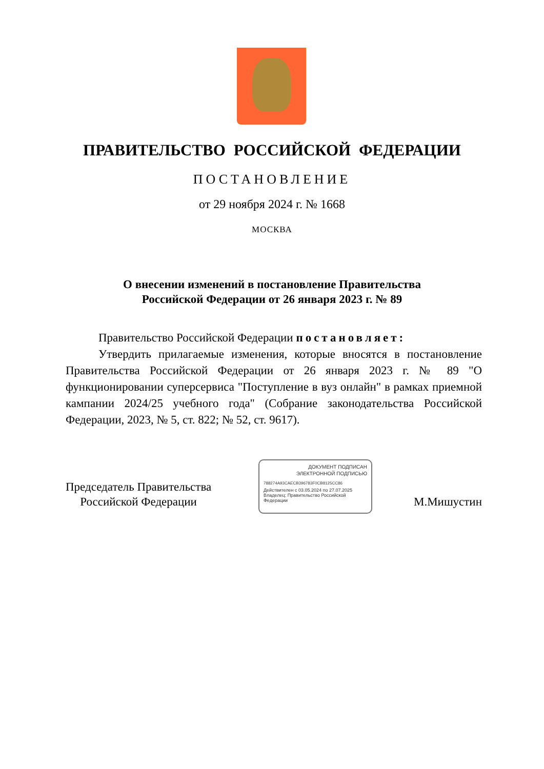ПРАВИТЕЛЬСТВО РОССИЙСКОЙ ФЕДЕРАЦИИ
ПОСТАНОВЛЕНИЕ
от 29 ноября 2024 г. № 1668
МОСКВА
О внесении изменений в постановление Правительства
Российской Федерации от 26 января 2023 г. № 89
Правительство Российской Федерации постановляет:
Утвердить прилагаемые изменения, которые вносятся в постановление Правительства Российской Федерации от 26 января 2023 г. № 89 "О функционировании суперсервиса "Поступление в вуз онлайн" в рамках приемной кампании 2024/25 учебного года" (Собрание законодательства Российской Федерации, 2023, № 5, ст. 822; № 52, ст. 9617).
Председатель Правительства
Российской Федерации
М.Мишустин
ДОКУМЕНТ ПОДПИСАН
ЭЛЕКТРОННОЙ ПОДПИСЬЮ
788274A93CAECB396783F0CB8125CC86
Действителен с 03.05.2024 по 27.07.2025
Владелец: Правительство Российской Федерации